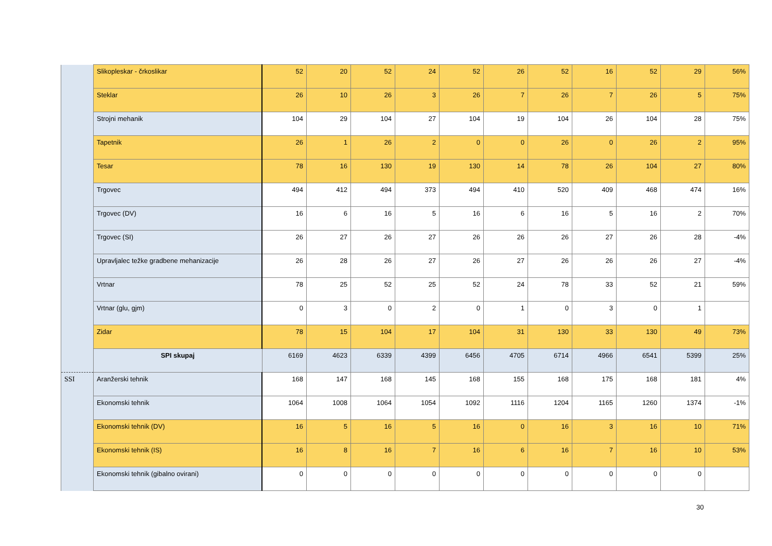| | Slikopleskar - črkoslikar | 52 | 20 | 52 | 24 | 52 | 26 | 52 | 16 | 52 | 29 | 56% |
| | Steklar | 26 | 10 | 26 | 3 | 26 | 7 | 26 | 7 | 26 | 5 | 75% |
| | Strojni mehanik | 104 | 29 | 104 | 27 | 104 | 19 | 104 | 26 | 104 | 28 | 75% |
| | Tapetnik | 26 | 1 | 26 | 2 | 0 | 0 | 26 | 0 | 26 | 2 | 95% |
| | Tesar | 78 | 16 | 130 | 19 | 130 | 14 | 78 | 26 | 104 | 27 | 80% |
| | Trgovec | 494 | 412 | 494 | 373 | 494 | 410 | 520 | 409 | 468 | 474 | 16% |
| | Trgovec (DV) | 16 | 6 | 16 | 5 | 16 | 6 | 16 | 5 | 16 | 2 | 70% |
| | Trgovec (SI) | 26 | 27 | 26 | 27 | 26 | 26 | 26 | 27 | 26 | 28 | -4% |
| | Upravljalec težke gradbene mehanizacije | 26 | 28 | 26 | 27 | 26 | 27 | 26 | 26 | 26 | 27 | -4% |
| | Vrtnar | 78 | 25 | 52 | 25 | 52 | 24 | 78 | 33 | 52 | 21 | 59% |
| | Vrtnar (glu, gjm) | 0 | 3 | 0 | 2 | 0 | 1 | 0 | 3 | 0 | 1 | |
| | Zidar | 78 | 15 | 104 | 17 | 104 | 31 | 130 | 33 | 130 | 49 | 73% |
| | SPI skupaj | 6169 | 4623 | 6339 | 4399 | 6456 | 4705 | 6714 | 4966 | 6541 | 5399 | 25% |
| SSI | Aranžerski tehnik | 168 | 147 | 168 | 145 | 168 | 155 | 168 | 175 | 168 | 181 | 4% |
| | Ekonomski tehnik | 1064 | 1008 | 1064 | 1054 | 1092 | 1116 | 1204 | 1165 | 1260 | 1374 | -1% |
| | Ekonomski tehnik (DV) | 16 | 5 | 16 | 5 | 16 | 0 | 16 | 3 | 16 | 10 | 71% |
| | Ekonomski tehnik (IS) | 16 | 8 | 16 | 7 | 16 | 6 | 16 | 7 | 16 | 10 | 53% |
| | Ekonomski tehnik (gibalno ovirani) | 0 | 0 | 0 | 0 | 0 | 0 | 0 | 0 | 0 | 0 | |
30